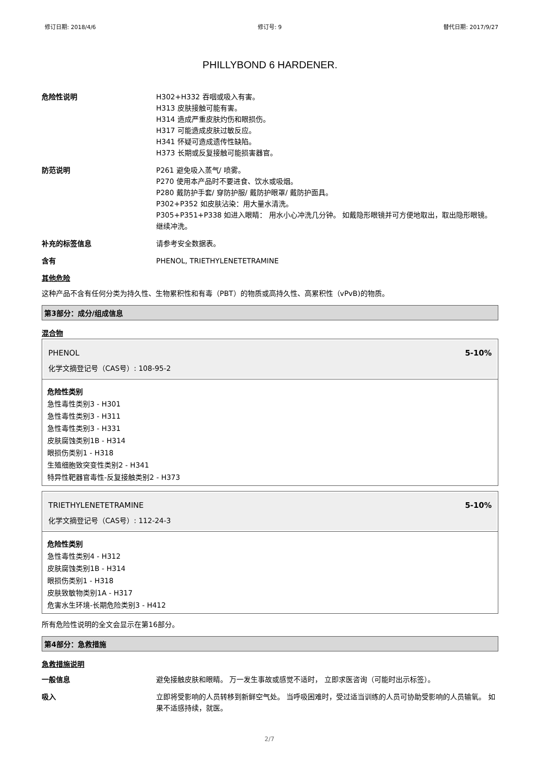修订日期: 2018/4/6 修订号: 9 替代日期: 2017/9/27
PHILLYBOND 6 HARDENER.
危险性说明 H302+H332 吞咽或吸入有害。
H313 皮肤接触可能有害。
H314 造成严重皮肤灼伤和眼损伤。
H317 可能造成皮肤过敏反应。
H341 怀疑可造成遗传性缺陷。
H373 长期或反复接触可能损害器官。
防范说明 P261 避免吸入蒸气/ 喷雾。
P270 使用本产品时不要进食、饮水或吸烟。
P280 戴防护手套/ 穿防护服/ 戴防护眼罩/ 戴防护面具。
P302+P352 如皮肤沾染：用大量水清洗。
P305+P351+P338 如进入眼睛： 用水小心冲洗几分钟。 如戴隐形眼镜并可方便地取出，取出隐形眼镜。 继续冲洗。
补充的标签信息 请参考安全数据表。
含有 PHENOL, TRIETHYLENETETRAMINE
其他危险
这种产品不含有任何分类为持久性、生物累积性和有毒（PBT）的物质或高持久性、高累积性（vPvB)的物质。
第3部分：成分/组成信息
混合物
PHENOL 5-10%
化学文摘登记号（CAS号）: 108-95-2
危险性类别
急性毒性类别3 - H301
急性毒性类别3 - H311
急性毒性类别3 - H331
皮肤腐蚀类别1B - H314
眼损伤类别1 - H318
生殖细胞致突变性类别2 - H341
特异性靶器官毒性-反复接触类别2 - H373
TRIETHYLENETETRAMINE 5-10%
化学文摘登记号（CAS号）: 112-24-3
危险性类别
急性毒性类别4 - H312
皮肤腐蚀类别1B - H314
眼损伤类别1 - H318
皮肤致敏物类别1A - H317
危害水生环境-长期危险类别3 - H412
所有危险性说明的全文会显示在第16部分。
第4部分：急救措施
急救措施说明
一般信息 避免接触皮肤和眼睛。 万一发生事故或感觉不适时， 立即求医咨询（可能时出示标签）。
吸入 立即将受影响的人员转移到新鲜空气处。 当呼吸困难时，受过适当训练的人员可协助受影响的人员输氧。 如果不适感持续，就医。
2/7